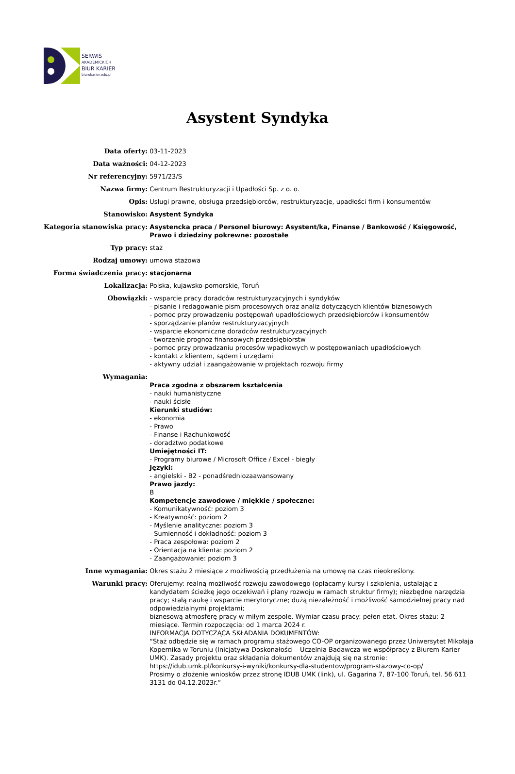SERWIS
AKADEMICKICH
BIUR KARIER
biurokarier.edu.pl
Asystent Syndyka
| Data oferty: | 03-11-2023 |
| Data ważności: | 04-12-2023 |
| Nr referencyjny: | 5971/23/S |
| Nazwa firmy: | Centrum Restrukturyzacji i Upadłości Sp. z o. o. |
| Opis: | Usługi prawne, obsługa przedsiębiorców, restrukturyzacje, upadłości firm i konsumentów |
| Stanowisko: | Asystent Syndyka |
| Kategoria stanowiska pracy: | Asystencka praca / Personel biurowy: Asystent/ka, Finanse / Bankowość / Księgowość, Prawo i dziedziny pokrewne: pozostałe |
| Typ pracy: | staż |
| Rodzaj umowy: | umowa stażowa |
| Forma świadczenia pracy: | stacjonarna |
| Lokalizacja: | Polska, kujawsko-pomorskie, Toruń |
| Obowiązki: | - wsparcie pracy doradców restrukturyzacyjnych i syndyków - pisanie i redagowanie pism procesowych oraz analiz dotyczących klientów biznesowych - pomoc przy prowadzeniu postępowań upadłościowych przedsiębiorców i konsumentów - sporządzanie planów restrukturyzacyjnych - wsparcie ekonomiczne doradców restrukturyzacyjnych - tworzenie prognoz finansowych przedsiębiorstw - pomoc przy prowadzaniu procesów wpadkowych w postępowaniach upadłościowych - kontakt z klientem, sądem i urzędami - aktywny udział i zaangażowanie w projektach rozwoju firmy |
| Wymagania: | Praca zgodna z obszarem kształcenia - nauki humanistyczne - nauki ścisłe Kierunki studiów: - ekonomia - Prawo - Finanse i Rachunkowość - doradztwo podatkowe Umiejętności IT: - Programy biurowe / Microsoft Office / Excel - biegły Języki: - angielski - B2 - ponadśredniozaawansowany Prawo jazdy: B Kompetencje zawodowe / miękkie / społeczne: - Komunikatywność: poziom 3 - Kreatywność: poziom 2 - Myślenie analityczne: poziom 3 - Sumienność i dokładność: poziom 3 - Praca zespołowa: poziom 2 - Orientacja na klienta: poziom 2 - Zaangażowanie: poziom 3 |
| Inne wymagania: | Okres stażu 2 miesiące z możliwością przedłużenia na umowę na czas nieokreślony. |
| Warunki pracy: | Oferujemy: realną możliwość rozwoju zawodowego (opłacamy kursy i szkolenia, ustalając z kandydatem ścieżkę jego oczekiwań i plany rozwoju w ramach struktur firmy); niezbędne narzędzia pracy; stałą naukę i wsparcie merytoryczne; dużą niezależność i możliwość samodzielnej pracy nad odpowiedzialnymi projektami; biznesową atmosferę pracy w miłym zespole. Wymiar czasu pracy: pełen etat. Okres stażu: 2 miesiące. Termin rozpoczęcia: od 1 marca 2024 r. INFORMACJA DOTYCZĄCA SKŁADANIA DOKUMENTÓW: “Staż odbędzie się w ramach programu stażowego CO-OP organizowanego przez Uniwersytet Mikołaja Kopernika w Toruniu (Inicjatywa Doskonałości – Uczelnia Badawcza we współpracy z Biurem Karier UMK). Zasady projektu oraz składania dokumentów znajdują się na stronie: https://idub.umk.pl/konkursy-i-wyniki/konkursy-dla-studentow/program-stazowy-co-op/ Prosimy o złożenie wniosków przez stronę IDUB UMK (link), ul. Gagarina 7, 87-100 Toruń, tel. 56 611 3131 do 04.12.2023r.” |